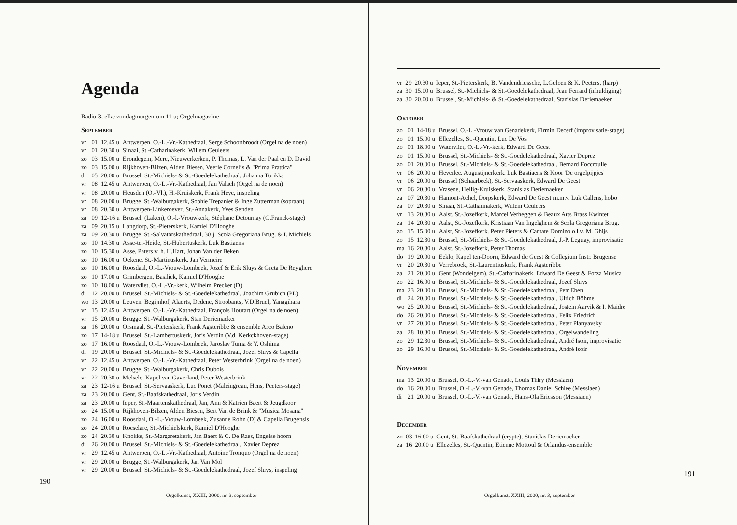Agenda
Radio 3, elke zondagmorgen om 11 u; Orgelmagazine
September
| vr | 01 | 12.45 u | Antwerpen, O.-L.-Vr.-Kathedraal, Serge Schoonbroodt (Orgel na de noen) |
| vr | 01 | 20.30 u | Sinaai, St.-Catharinakerk, Willem Ceuleers |
| zo | 03 | 15.00 u | Erondegem, Mere, Nieuwerkerken, P. Thomas, L. Van der Paal en D. David |
| zo | 03 | 15.00 u | Rijkhoven-Bilzen, Alden Biesen, Veerle Cornelis & "Prima Prattica" |
| di | 05 | 20.00 u | Brussel, St.-Michiels- & St.-Goedelekathedraal, Johanna Torikka |
| vr | 08 | 12.45 u | Antwerpen, O.-L.-Vr.-Kathedraal, Jan Valach (Orgel na de noen) |
| vr | 08 | 20.00 u | Heusden (O.-Vl.), H.-Kruiskerk, Frank Heye, inspeling |
| vr | 08 | 20.00 u | Brugge, St.-Walburgakerk, Sophie Trepanier & Inge Zutterman (sopraan) |
| vr | 08 | 20.30 u | Antwerpen-Linkeroever, St.-Annakerk, Yves Senden |
| za | 09 | 12-16 u | Brussel, (Laken), O.-l.-Vrouwkerk, Stéphane Detournay (C.Franck-stage) |
| za | 09 | 20.15 u | Langdorp, St.-Pieterskerk, Kamiel D'Hooghe |
| za | 09 | 20.30 u | Brugge, St.-Salvatorskathedraal, 30 j. Scola Gregoriana Brug. & I. Michiels |
| zo | 10 | 14.30 u | Asse-ter-Heide, St.-Hubertuskerk, Luk Bastiaens |
| zo | 10 | 15.30 u | Asse, Paters v. h. H.Hart, Johan Van der Beken |
| zo | 10 | 16.00 u | Oekene, St.-Martinuskerk, Jan Vermeire |
| zo | 10 | 16.00 u | Roosdaal, O.-L.-Vrouw-Lombeek, Jozef & Erik Sluys & Greta De Reyghere |
| zo | 10 | 17.00 u | Grimbergen, Basiliek, Kamiel D'Hooghe |
| zo | 10 | 18.00 u | Watervliet, O.-L.-Vr.-kerk, Wilhelm Precker (D) |
| di | 12 | 20.00 u | Brussel, St.-Michiels- & St.-Goedelekathedraal, Joachim Grubich (PL) |
| wo | 13 | 20.00 u | Leuven, Begijnhof, Alaerts, Dedene, Stroobants, V.D.Bruel, Yanagihara |
| vr | 15 | 12.45 u | Antwerpen, O.-L.-Vr.-Kathedraal, François Houtart (Orgel na de noen) |
| vr | 15 | 20.00 u | Brugge, St.-Walburgakerk, Stan Deriemaeker |
| za | 16 | 20.00 u | Orsmaal, St.-Pieterskerk, Frank Agsteribbe & ensemble Arco Baleno |
| zo | 17 | 14-18 u | Brussel, St.-Lambertuskerk, Joris Verdin (V.d. Kerkckhoven-stage) |
| zo | 17 | 16.00 u | Roosdaal, O.-L.-Vrouw-Lombeek, Jaroslav Tuma & Y. Oshima |
| di | 19 | 20.00 u | Brussel, St.-Michiels- & St.-Goedelekathedraal, Jozef Sluys & Capella |
| vr | 22 | 12.45 u | Antwerpen, O.-L.-Vr.-Kathedraal, Peter Westerbrink (Orgel na de noen) |
| vr | 22 | 20.00 u | Brugge, St.-Walburgakerk, Chris Dubois |
| vr | 22 | 20.30 u | Melsele, Kapel van Gaverland, Peter Westerbrink |
| za | 23 | 12-16 u | Brussel, St.-Servaaskerk, Luc Ponet (Maleingreau, Hens, Peeters-stage) |
| za | 23 | 20.00 u | Gent, St.-Baafskathedraal, Joris Verdin |
| za | 23 | 20.00 u | Ieper, St.-Maartenskathedraal, Jan, Ann & Katrien Baert & Jeugdkoor |
| zo | 24 | 15.00 u | Rijkhoven-Bilzen, Alden Biesen, Bert Van de Brink & "Musica Mosana" |
| zo | 24 | 16.00 u | Roosdaal, O.-L.-Vrouw-Lombeek, Zusanne Rohn (D) & Capella Brugensis |
| zo | 24 | 20.00 u | Roeselare, St.-Michielskerk, Kamiel D'Hooghe |
| zo | 24 | 20.30 u | Knokke, St.-Margaretakerk, Jan Baert & C. De Raes, Engelse hoorn |
| di | 26 | 20.00 u | Brussel, St.-Michiels- & St.-Goedelekathedraal, Xavier Deprez |
| vr | 29 | 12.45 u | Antwerpen, O.-L.-Vr.-Kathedraal, Antoine Tronquo (Orgel na de noen) |
| vr | 29 | 20.00 u | Brugge, St.-Walburgakerk, Jan Van Mol |
| vr | 29 | 20.00 u | Brussel, St.-Michiels- & St.-Goedelekathedraal, Jozef Sluys, inspeling |
190
Orgelkunst, XXIII, 2000, nr. 3, september
| vr | 29 | 20.30 u | Ieper, St.-Pieterskerk, B. Vandendriessche, L.Geloen & K. Peeters, (harp) |
| za | 30 | 15.00 u | Brussel, St.-Michiels- & St.-Goedelekathedraal, Jean Ferrard (inhuldiging) |
| za | 30 | 20.00 u | Brussel, St.-Michiels- & St.-Goedelekathedraal, Stanislas Deriemaeker |
Oktober
| zo | 01 | 14-18 u | Brussel, O.-L.-Vrouw van Genadekerk, Firmin Decerf (improvisatie-stage) |
| zo | 01 | 15.00 u | Ellezelles, St.-Quentin, Luc De Vos |
| zo | 01 | 18.00 u | Watervliet, O.-L.-Vr.-kerk, Edward De Geest |
| zo | 01 | 15.00 u | Brussel, St.-Michiels- & St.-Goedelekathedraal, Xavier Deprez |
| zo | 01 | 20.00 u | Brussel, St.-Michiels- & St.-Goedelekathedraal, Bernard Foccroulle |
| vr | 06 | 20.00 u | Heverlee, Augustijnerkerk, Luk Bastiaens & Koor 'De orgelpijpjes' |
| vr | 06 | 20.00 u | Brussel (Schaarbeek), St.-Servaaskerk, Edward De Geest |
| vr | 06 | 20.30 u | Vrasene, Heilig-Kruiskerk, Stanislas Deriemaeker |
| za | 07 | 20.30 u | Hamont-Achel, Dorpskerk, Edward De Geest m.m.v. Luk Callens, hobo |
| za | 07 | 20.30 u | Sinaai, St.-Catharinakerk, Willem Ceuleers |
| vr | 13 | 20.30 u | Aalst, St.-Jozefkerk, Marcel Verheggen & Beaux Arts Brass Kwintet |
| za | 14 | 20.30 u | Aalst, St.-Jozefkerk, Kristiaan Van Ingelghem & Scola Gregoriana Brug. |
| zo | 15 | 15.00 u | Aalst, St.-Jozefkerk, Peter Pieters & Cantate Domino o.l.v. M. Ghijs |
| zo | 15 | 12.30 u | Brussel, St.-Michiels- & St.-Goedelekathedraal, J.-P. Leguay, improvisatie |
| ma | 16 | 20.30 u | Aalst, St.-Jozefkerk, Peter Thomas |
| do | 19 | 20.00 u | Eeklo, Kapel ten-Doorn, Edward de Geest & Collegium Instr. Brugense |
| vr | 20 | 20.30 u | Verrebroek, St.-Laurentiuskerk, Frank Agsteribbe |
| za | 21 | 20.00 u | Gent (Wondelgem), St.-Catharinakerk, Edward De Geest & Forza Musica |
| zo | 22 | 16.00 u | Brussel, St.-Michiels- & St.-Goedelekathedraal, Jozef Sluys |
| ma | 23 | 20.00 u | Brussel, St.-Michiels- & St.-Goedelekathedraal, Petr Eben |
| di | 24 | 20.00 u | Brussel, St.-Michiels- & St.-Goedelekathedraal, Ulrich Böhme |
| wo | 25 | 20.00 u | Brussel, St.-Michiels- & St.-Goedelekathedraal, Jostein Aarvik & I. Maidre |
| do | 26 | 20.00 u | Brussel, St.-Michiels- & St.-Goedelekathedraal, Felix Friedrich |
| vr | 27 | 20.00 u | Brussel, St.-Michiels- & St.-Goedelekathedraal, Peter Planyavsky |
| za | 28 | 10.30 u | Brussel, St.-Michiels- & St.-Goedelekathedraal, Orgelwandeling |
| zo | 29 | 12.30 u | Brussel, St.-Michiels- & St.-Goedelekathedraal, André Isoir, improvisatie |
| zo | 29 | 16.00 u | Brussel, St.-Michiels- & St.-Goedelekathedraal, André Isoir |
November
| ma | 13 | 20.00 u | Brussel, O.-L.-V.-van Genade, Louis Thiry (Messiaen) |
| do | 16 | 20.00 u | Brussel, O.-L.-V.-van Genade, Thomas Daniel Schlee (Messiaen) |
| di | 21 | 20.00 u | Brussel, O.-L.-V.-van Genade, Hans-Ola Ericsson (Messiaen) |
December
| zo | 03 | 16.00 u | Gent, St.-Baafskathedraal (crypte), Stanislas Deriemaeker |
| za | 16 | 20.00 u | Ellezelles, St.-Quentin, Etienne Mottoul & Orlandus-ensemble |
191
Orgelkunst, XXIII, 2000, nr. 3, september